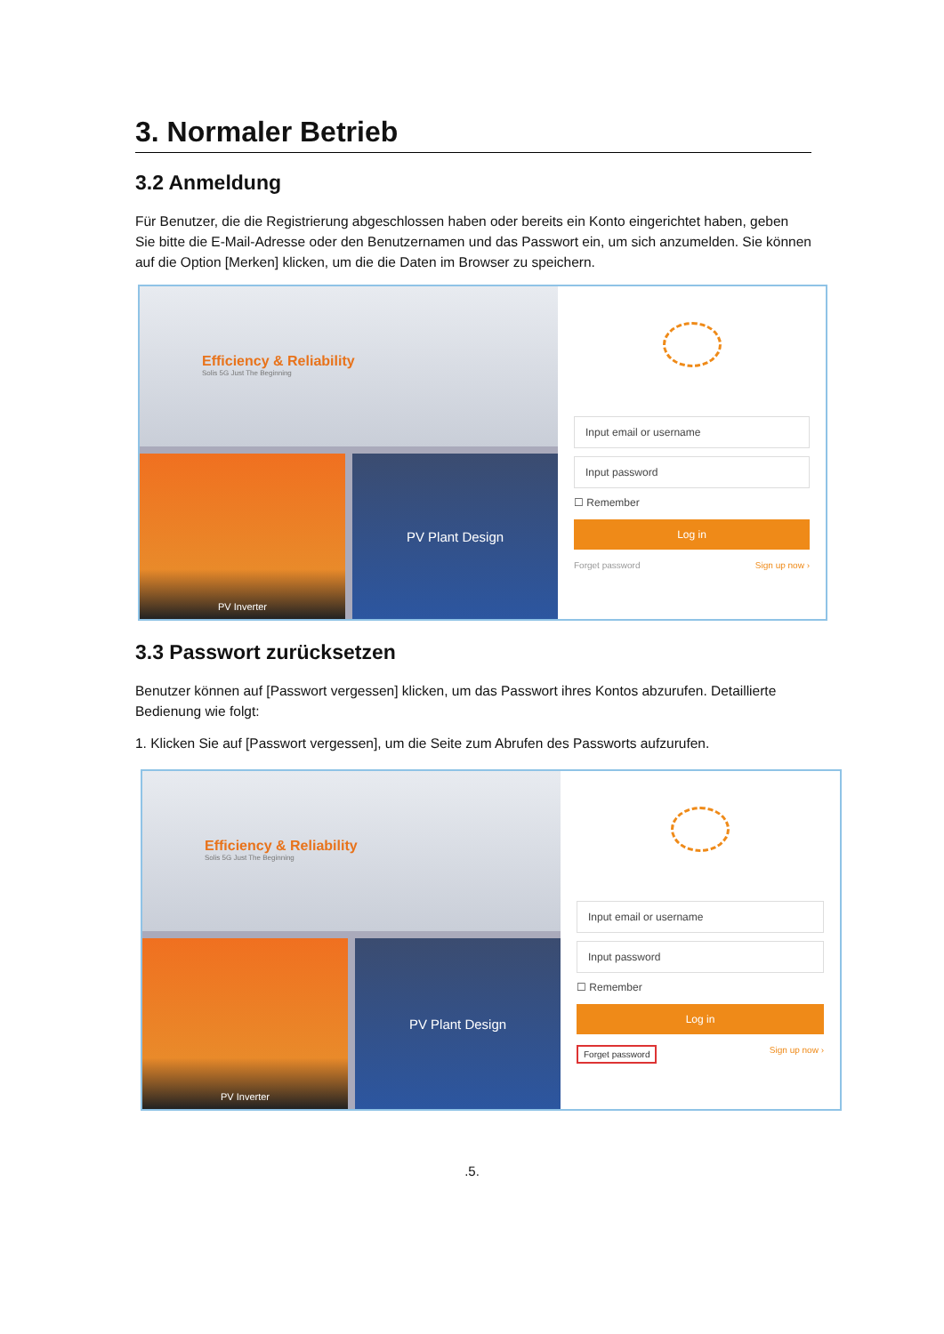3. Normaler Betrieb
3.2 Anmeldung
Für Benutzer, die die Registrierung abgeschlossen haben oder bereits ein Konto eingerichtet haben, geben Sie bitte die E-Mail-Adresse oder den Benutzernamen und das Passwort ein, um sich anzumelden. Sie können auf die Option [Merken] klicken, um die die Daten im Browser zu speichern.
Efficiency & Reliability
Solis 5G Just The Beginning
PV Inverter
PV Plant Design
Input email or username
Input password
☐ Remember
Log in
Forget password Sign up now ›
3.3 Passwort zurücksetzen
Benutzer können auf [Passwort vergessen] klicken, um das Passwort ihres Kontos abzurufen. Detaillierte Bedienung wie folgt:
1. Klicken Sie auf [Passwort vergessen], um die Seite zum Abrufen des Passworts aufzurufen.
Efficiency & Reliability
Solis 5G Just The Beginning
PV Inverter
PV Plant Design
Input email or username
Input password
☐ Remember
Log in
Forget password Sign up now ›
.5.